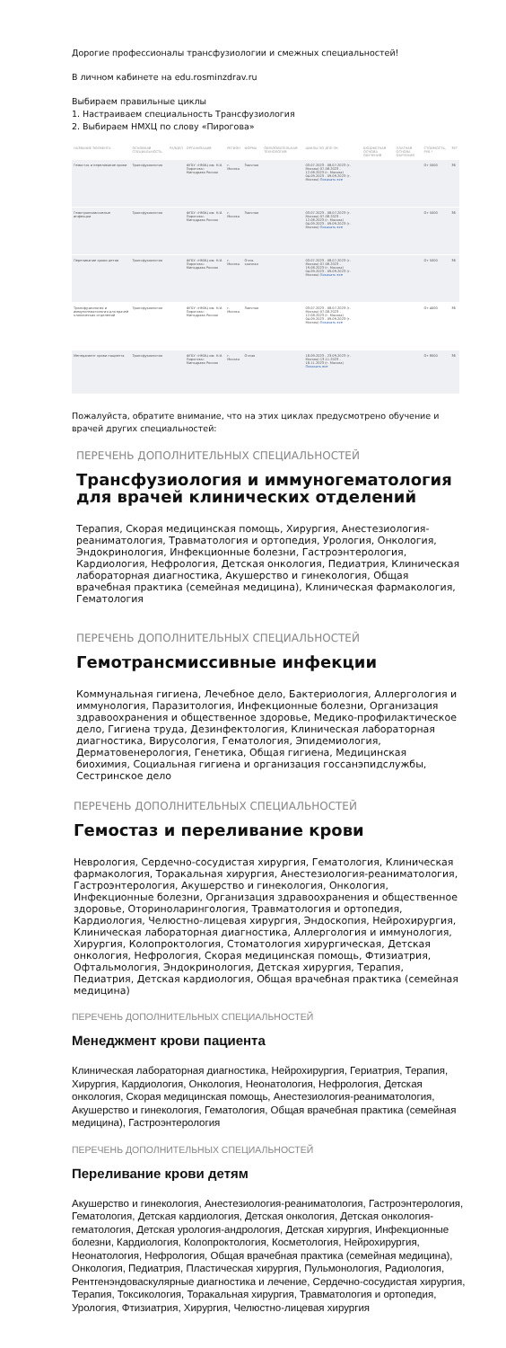Дорогие профессионалы трансфузиологии и смежных специальностей!
В личном кабинете на edu.rosminzdrav.ru
Выбираем правильные циклы
1. Настраиваем специальность Трансфузиология
2. Выбираем НМХЦ по слову «Пирогова»
| НАЗВАНИЕ ЭЛЕМЕНТА | ОСНОВНАЯ СПЕЦИАЛЬНОСТЬ | РАЗДЕЛ | ОРГАНИЗАЦИЯ | РЕГИОН | ФОРМА | ОБРАЗОВАТЕЛЬНАЯ ТЕХНОЛОГИЯ | ЦИКЛЫ ПО ДПП ПК | БЮДЖЕТНАЯ ОСНОВА ОБУЧЕНИЯ | ПЛАТНАЯ ОСНОВА ОБУЧЕНИЯ | СТОИМОСТЬ, РУБ * | ЗЕТ |
| --- | --- | --- | --- | --- | --- | --- | --- | --- | --- | --- | --- |
| Гемостаз и переливание крови | Трансфузиология | | ФГБУ «НМХЦ им. Н.И. Пирогова» Минздрава России | г. Москва | Заочная | | 03.07.2023 - 08.07.2023 (г. Москва) 07.08.2023 - 12.08.2023 (г. Москва) 04.09.2023 - 09.09.2023 (г. Москва) Показать все | | | От 5000 | 36 |
| Гемотрансмиссивные инфекции | Трансфузиология | | ФГБУ «НМХЦ им. Н.И. Пирогова» Минздрава России | г. Москва | Заочная | | 03.07.2023 - 08.07.2023 (г. Москва) 07.08.2023 - 12.08.2023 (г. Москва) 04.09.2023 - 09.09.2023 (г. Москва) Показать все | | | От 5000 | 36 |
| Переливание крови детям | Трансфузиология | | ФГБУ «НМХЦ им. Н.И. Пирогова» Минздрава России | г. Москва | Очно-заочная | | 03.07.2023 - 08.07.2023 (г. Москва) 07.08.2023 - 19.08.2023 (г. Москва) 04.09.2023 - 09.09.2023 (г. Москва) Показать все | | | От 5000 | 36 |
| Трансфузиология и иммуногематология для врачей клинических отделений | Трансфузиология | | ФГБУ «НМХЦ им. Н.И. Пирогова» Минздрава России | г. Москва | Заочная | | 03.07.2023 - 08.07.2023 (г. Москва) 07.08.2023 - 12.08.2023 (г. Москва) 04.09.2023 - 09.09.2023 (г. Москва) Показать все | | | От 4000 | 36 |
| Менеджмент крови пациента | Трансфузиология | | ФГБУ «НМХЦ им. Н.И. Пирогова» Минздрава России | г. Москва | Очная | | 18.09.2023 - 23.09.2023 (г. Москва) 13.11.2023 - 18.11.2023 (г. Москва) Показать все | | | От 8000 | 36 |
Пожалуйста, обратите внимание, что на этих циклах предусмотрено обучение и врачей других специальностей:
ПЕРЕЧЕНЬ ДОПОЛНИТЕЛЬНЫХ СПЕЦИАЛЬНОСТЕЙ
Трансфузиология и иммуногематология для врачей клинических отделений
Терапия, Скорая медицинская помощь, Хирургия, Анестезиология-реаниматология, Травматология и ортопедия, Урология, Онкология, Эндокринология, Инфекционные болезни, Гастроэнтерология, Кардиология, Нефрология, Детская онкология, Педиатрия, Клиническая лабораторная диагностика, Акушерство и гинекология, Общая врачебная практика (семейная медицина), Клиническая фармакология, Гематология
ПЕРЕЧЕНЬ ДОПОЛНИТЕЛЬНЫХ СПЕЦИАЛЬНОСТЕЙ
Гемотрансмиссивные инфекции
Коммунальная гигиена, Лечебное дело, Бактериология, Аллергология и иммунология, Паразитология, Инфекционные болезни, Организация здравоохранения и общественное здоровье, Медико-профилактическое дело, Гигиена труда, Дезинфектология, Клиническая лабораторная диагностика, Вирусология, Гематология, Эпидемиология, Дерматовенерология, Генетика, Общая гигиена, Медицинская биохимия, Социальная гигиена и организация госсанэпидслужбы, Сестринское дело
ПЕРЕЧЕНЬ ДОПОЛНИТЕЛЬНЫХ СПЕЦИАЛЬНОСТЕЙ
Гемостаз и переливание крови
Неврология, Сердечно-сосудистая хирургия, Гематология, Клиническая фармакология, Торакальная хирургия, Анестезиология-реаниматология, Гастроэнтерология, Акушерство и гинекология, Онкология, Инфекционные болезни, Организация здравоохранения и общественное здоровье, Оториноларингология, Травматология и ортопедия, Кардиология, Челюстно-лицевая хирургия, Эндоскопия, Нейрохирургия, Клиническая лабораторная диагностика, Аллергология и иммунология, Хирургия, Колопроктология, Стоматология хирургическая, Детская онкология, Нефрология, Скорая медицинская помощь, Фтизиатрия, Офтальмология, Эндокринология, Детская хирургия, Терапия, Педиатрия, Детская кардиология, Общая врачебная практика (семейная медицина)
ПЕРЕЧЕНЬ ДОПОЛНИТЕЛЬНЫХ СПЕЦИАЛЬНОСТЕЙ
Менеджмент крови пациента
Клиническая лабораторная диагностика, Нейрохирургия, Гериатрия, Терапия, Хирургия, Кардиология, Онкология, Неонатология, Нефрология, Детская онкология, Скорая медицинская помощь, Анестезиология-реаниматология, Акушерство и гинекология, Гематология, Общая врачебная практика (семейная медицина), Гастроэнтерология
ПЕРЕЧЕНЬ ДОПОЛНИТЕЛЬНЫХ СПЕЦИАЛЬНОСТЕЙ
Переливание крови детям
Акушерство и гинекология, Анестезиология-реаниматология, Гастроэнтерология, Гематология, Детская кардиология, Детская онкология, Детская онкология-гематология, Детская урология-андрология, Детская хирургия, Инфекционные болезни, Кардиология, Колопроктология, Косметология, Нейрохирургия, Неонатология, Нефрология, Общая врачебная практика (семейная медицина), Онкология, Педиатрия, Пластическая хирургия, Пульмонология, Радиология, Рентгенэндоваскулярные диагностика и лечение, Сердечно-сосудистая хирургия, Терапия, Токсикология, Торакальная хирургия, Травматология и ортопедия, Урология, Фтизиатрия, Хирургия, Челюстно-лицевая хирургия